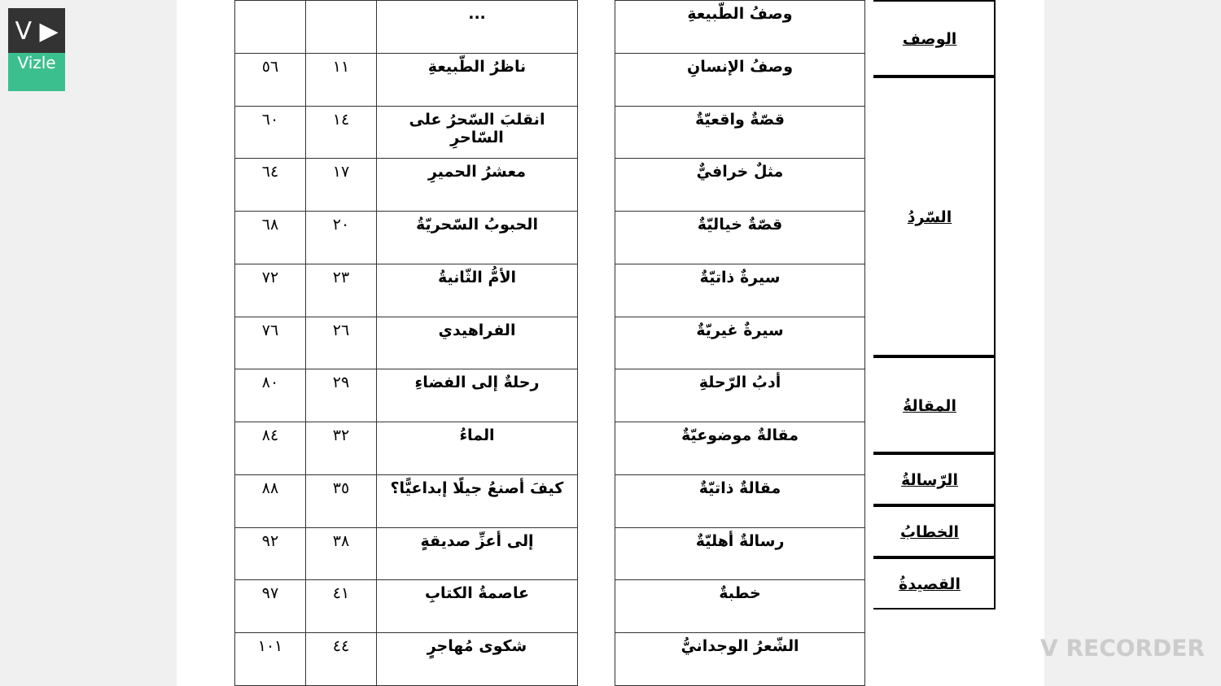V ▶
Vizle
الوصف
السّردُ
المقالةُ
الرّسالةُ
الخطابُ
القصيدةُ
| وصفُ الطّبيعةِ |
| وصفُ الإنسانِ |
| قصّةٌ واقعيّةٌ |
| مثلٌ خرافيٌّ |
| قصّةٌ خياليّةٌ |
| سيرةٌ ذاتيّةٌ |
| سيرةٌ غيريّةٌ |
| أدبُ الرّحلةِ |
| مقالةٌ موضوعيّةٌ |
| مقالةٌ ذاتيّةٌ |
| رسالةٌ أهليّةٌ |
| خطبةٌ |
| الشّعرُ الوجدانيُّ |
| ... | | |
| ناظرُ الطّبيعةِ | ١١ | ٥٦ |
| انقلبَ السّحرُ على السّاحرِ | ١٤ | ٦٠ |
| معشرُ الحميرِ | ١٧ | ٦٤ |
| الحبوبُ السّحريّةُ | ٢٠ | ٦٨ |
| الأمُّ الثّانيةُ | ٢٣ | ٧٢ |
| الفراهيدي | ٢٦ | ٧٦ |
| رحلةٌ إلى الفضاءِ | ٢٩ | ٨٠ |
| الماءُ | ٣٢ | ٨٤ |
| كيفَ أصنعُ جيلًا إبداعيًّا؟ | ٣٥ | ٨٨ |
| إلى أعزِّ صديقةٍ | ٣٨ | ٩٢ |
| عاصمةُ الكتابِ | ٤١ | ٩٧ |
| شكوى مُهاجرٍ | ٤٤ | ١٠١ |
V RECORDER